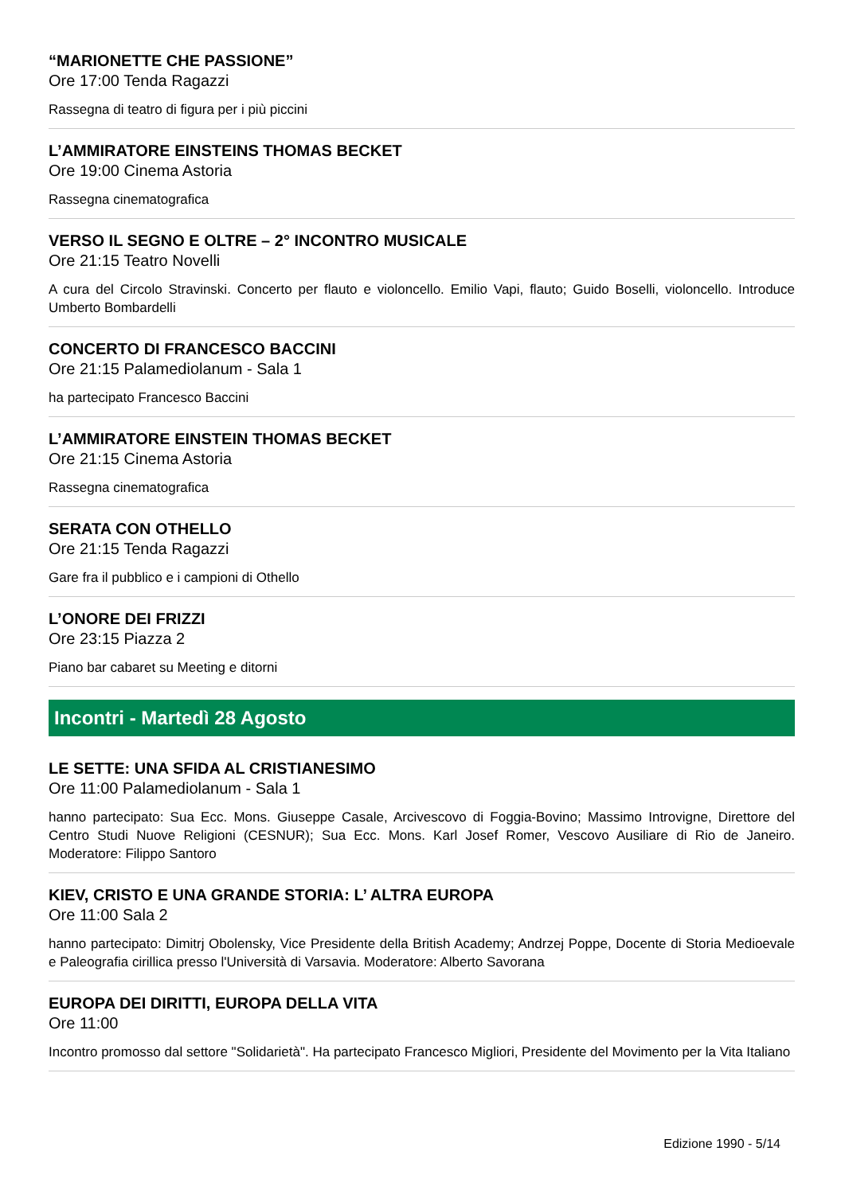“MARIONETTE CHE PASSIONE”
Ore 17:00 Tenda Ragazzi
Rassegna di teatro di figura per i più piccini
L’AMMIRATORE EINSTEINS THOMAS BECKET
Ore 19:00 Cinema Astoria
Rassegna cinematografica
VERSO IL SEGNO E OLTRE – 2° INCONTRO MUSICALE
Ore 21:15 Teatro Novelli
A cura del Circolo Stravinski. Concerto per flauto e violoncello. Emilio Vapi, flauto; Guido Boselli, violoncello. Introduce Umberto Bombardelli
CONCERTO DI FRANCESCO BACCINI
Ore 21:15 Palamediolanum - Sala 1
ha partecipato Francesco Baccini
L’AMMIRATORE EINSTEIN THOMAS BECKET
Ore 21:15 Cinema Astoria
Rassegna cinematografica
SERATA CON OTHELLO
Ore 21:15 Tenda Ragazzi
Gare fra il pubblico e i campioni di Othello
L’ONORE DEI FRIZZI
Ore 23:15 Piazza 2
Piano bar cabaret su Meeting e ditorni
Incontri - Martedì 28 Agosto
LE SETTE: UNA SFIDA AL CRISTIANESIMO
Ore 11:00 Palamediolanum - Sala 1
hanno partecipato: Sua Ecc. Mons. Giuseppe Casale, Arcivescovo di Foggia-Bovino; Massimo Introvigne, Direttore del Centro Studi Nuove Religioni (CESNUR); Sua Ecc. Mons. Karl Josef Romer, Vescovo Ausiliare di Rio de Janeiro. Moderatore: Filippo Santoro
KIEV, CRISTO E UNA GRANDE STORIA: L’ ALTRA EUROPA
Ore 11:00 Sala 2
hanno partecipato: Dimitrj Obolensky, Vice Presidente della British Academy; Andrzej Poppe, Docente di Storia Medioevale e Paleografia cirillica presso l'Università di Varsavia. Moderatore: Alberto Savorana
EUROPA DEI DIRITTI, EUROPA DELLA VITA
Ore 11:00
Incontro promosso dal settore "Solidarietà". Ha partecipato Francesco Migliori, Presidente del Movimento per la Vita Italiano
Edizione 1990 - 5/14